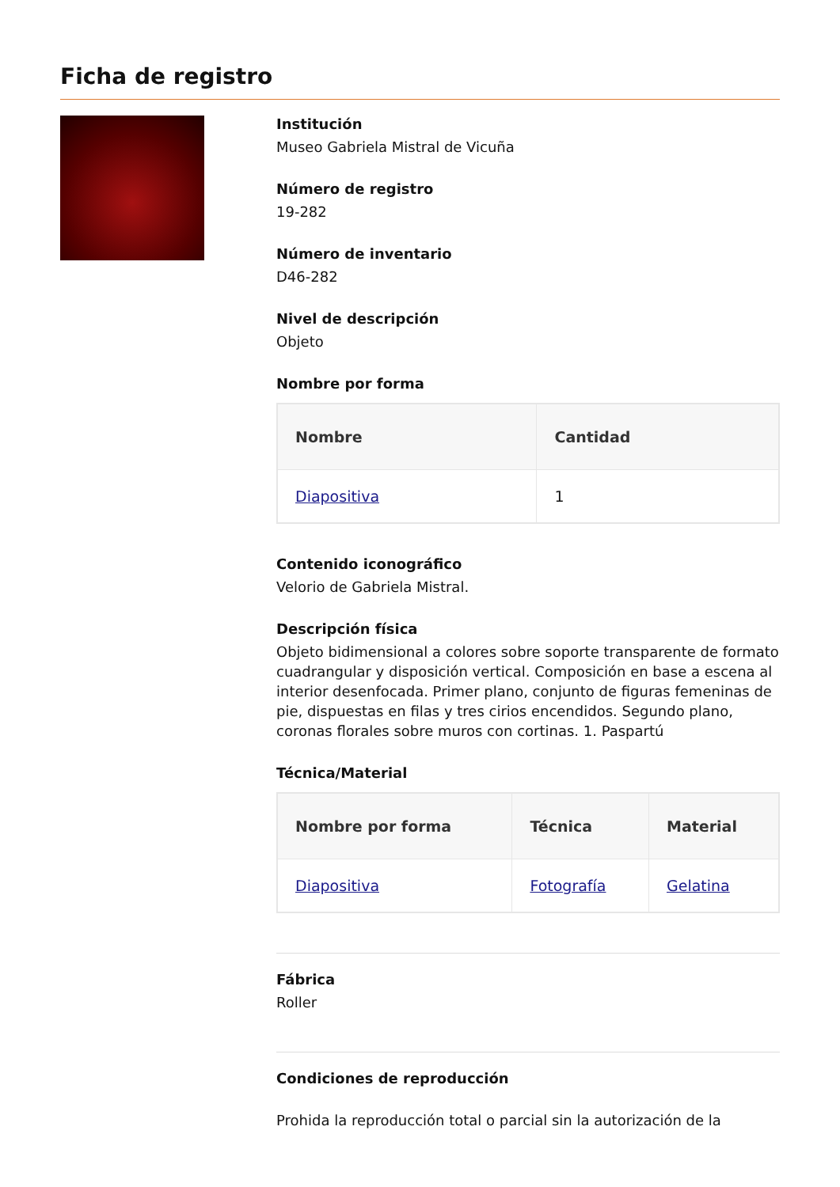Ficha de registro
Institución
Museo Gabriela Mistral de Vicuña
Número de registro
19-282
Número de inventario
D46-282
Nivel de descripción
Objeto
Nombre por forma
| Nombre | Cantidad |
| --- | --- |
| Diapositiva | 1 |
Contenido iconográfico
Velorio de Gabriela Mistral.
Descripción física
Objeto bidimensional a colores sobre soporte transparente de formato cuadrangular y disposición vertical. Composición en base a escena al interior desenfocada. Primer plano, conjunto de figuras femeninas de pie, dispuestas en filas y tres cirios encendidos. Segundo plano, coronas florales sobre muros con cortinas. 1. Paspartú
Técnica/Material
| Nombre por forma | Técnica | Material |
| --- | --- | --- |
| Diapositiva | Fotografía | Gelatina |
Fábrica
Roller
Condiciones de reproducción
Prohida la reproducción total o parcial sin la autorización de la